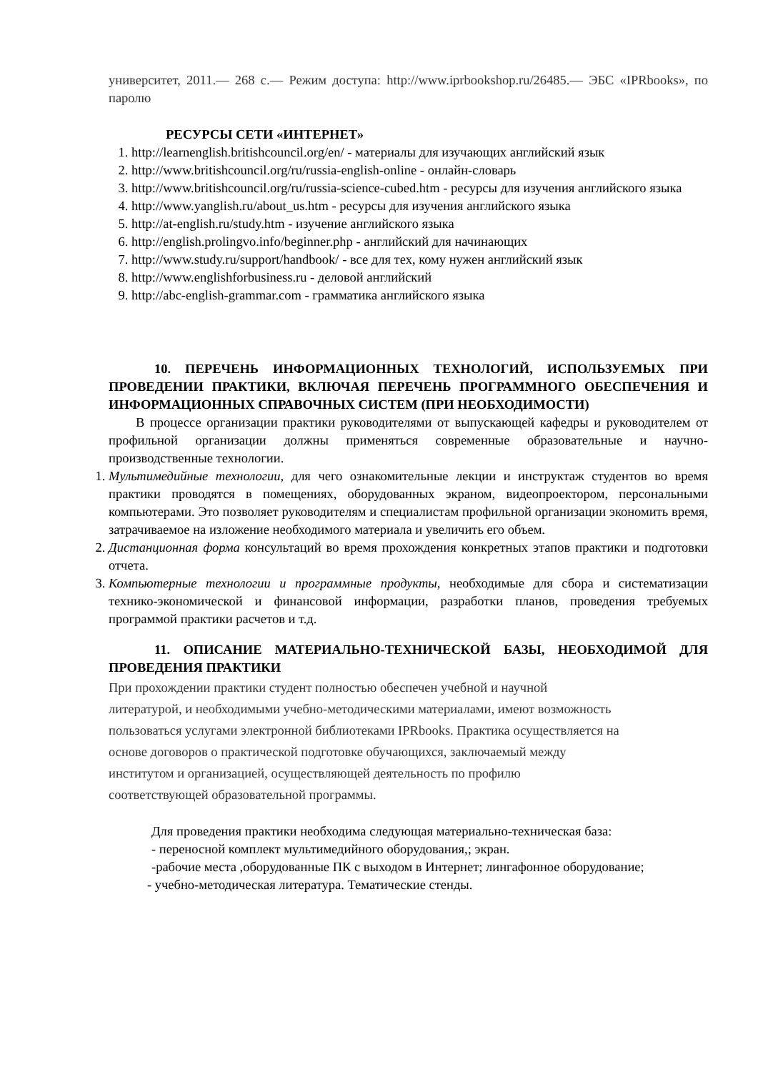университет, 2011.— 268 c.— Режим доступа: http://www.iprbookshop.ru/26485.— ЭБС «IPRbooks», по паролю
РЕСУРСЫ СЕТИ «ИНТЕРНЕТ»
1. http://learnenglish.britishcouncil.org/en/ - материалы для изучающих английский язык
2. http://www.britishcouncil.org/ru/russia-english-online - онлайн-словарь
3. http://www.britishcouncil.org/ru/russia-science-cubed.htm - ресурсы для изучения английского языка
4. http://www.yanglish.ru/about_us.htm - ресурсы для изучения английского языка
5. http://at-english.ru/study.htm - изучение английского языка
6. http://english.prolingvo.info/beginner.php - английский для начинающих
7. http://www.study.ru/support/handbook/ - все для тех, кому нужен английский язык
8. http://www.englishforbusiness.ru - деловой английский
9. http://abc-english-grammar.com - грамматика английского языка
10. ПЕРЕЧЕНЬ ИНФОРМАЦИОННЫХ ТЕХНОЛОГИЙ, ИСПОЛЬЗУЕМЫХ ПРИ ПРОВЕДЕНИИ ПРАКТИКИ, ВКЛЮЧАЯ ПЕРЕЧЕНЬ ПРОГРАММНОГО ОБЕСПЕЧЕНИЯ И ИНФОРМАЦИОННЫХ СПРАВОЧНЫХ СИСТЕМ (ПРИ НЕОБХОДИМОСТИ)
В процессе организации практики руководителями от выпускающей кафедры и руководителем от профильной организации должны применяться современные образовательные и научно-производственные технологии.
1. Мультимедийные технологии, для чего ознакомительные лекции и инструктаж студентов во время практики проводятся в помещениях, оборудованных экраном, видеопроектором, персональными компьютерами. Это позволяет руководителям и специалистам профильной организации экономить время, затрачиваемое на изложение необходимого материала и увеличить его объем.
2. Дистанционная форма консультаций во время прохождения конкретных этапов практики и подготовки отчета.
3. Компьютерные технологии и программные продукты, необходимые для сбора и систематизации технико-экономической и финансовой информации, разработки планов, проведения требуемых программой практики расчетов и т.д.
11. ОПИСАНИЕ МАТЕРИАЛЬНО-ТЕХНИЧЕСКОЙ БАЗЫ, НЕОБХОДИМОЙ ДЛЯ ПРОВЕДЕНИЯ ПРАКТИКИ
При прохождении практики студент полностью обеспечен учебной и научной
литературой, и необходимыми учебно-методическими материалами, имеют возможность
пользоваться услугами электронной библиотеками IPRbooks. Практика осуществляется на
основе договоров о практической подготовке обучающихся, заключаемый между
институтом и организацией, осуществляющей деятельность по профилю
соответствующей образовательной программы.
Для проведения практики необходима следующая материально-техническая база:
- переносной комплект мультимедийного оборудования,; экран.
-рабочие места ,оборудованные ПК с выходом в Интернет; лингафонное оборудование;
- учебно-методическая литература. Тематические стенды.